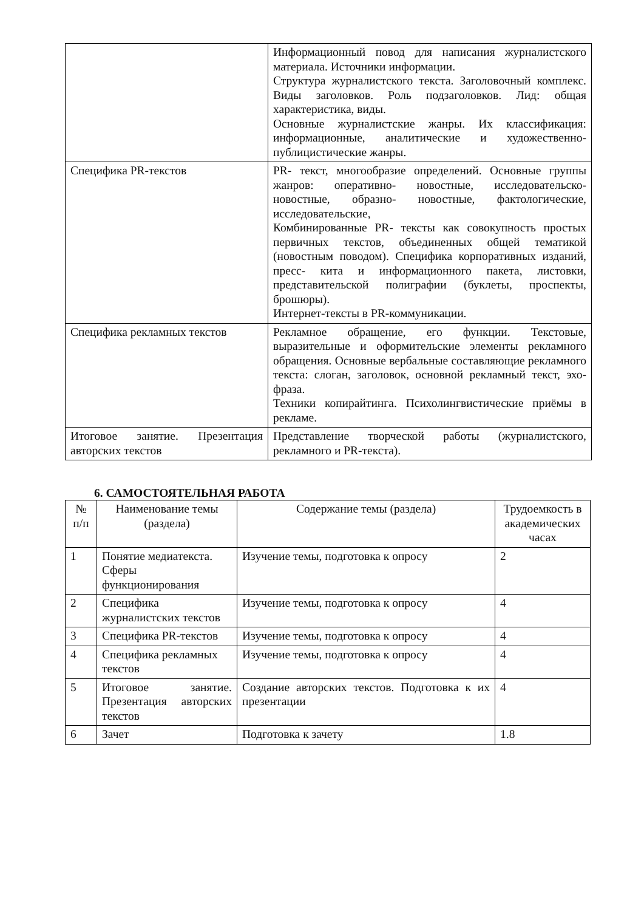| | Информационный повод для написания журналистского материала. Источники информации. Структура журналистского текста. Заголовочный комплекс. Виды заголовков. Роль подзаголовков. Лид: общая характеристика, виды. Основные журналистские жанры. Их классификация: информационные, аналитические и художественно-публицистические жанры. |
| Специфика PR-текстов | PR- текст, многообразие определений. Основные группы жанров: оперативно- новостные, исследовательско- новостные, образно- новостные, фактологические, исследовательские, Комбинированные PR- тексты как совокупность простых первичных текстов, объединенных общей тематикой (новостным поводом). Специфика корпоративных изданий, пресс- кита и информационного пакета, листовки, представительской полиграфии (буклеты, проспекты, брошюры). Интернет-тексты в PR-коммуникации. |
| Специфика рекламных текстов | Рекламное обращение, его функции. Текстовые, выразительные и оформительские элементы рекламного обращения. Основные вербальные составляющие рекламного текста: слоган, заголовок, основной рекламный текст, эхо-фраза. Техники копирайтинга. Психолингвистические приёмы в рекламе. |
| Итоговое занятие. Презентация авторских текстов | Представление творческой работы (журналистского, рекламного и PR-текста). |
6. САМОСТОЯТЕЛЬНАЯ РАБОТА
| № п/п | Наименование темы (раздела) | Содержание темы (раздела) | Трудоемкость в академических часах |
| --- | --- | --- | --- |
| 1 | Понятие медиатекста. Сферы функционирования | Изучение темы, подготовка к опросу | 2 |
| 2 | Специфика журналистских текстов | Изучение темы, подготовка к опросу | 4 |
| 3 | Специфика PR-текстов | Изучение темы, подготовка к опросу | 4 |
| 4 | Специфика рекламных текстов | Изучение темы, подготовка к опросу | 4 |
| 5 | Итоговое занятие. Презентация авторских текстов | Создание авторских текстов. Подготовка к их презентации | 4 |
| 6 | Зачет | Подготовка к зачету | 1.8 |